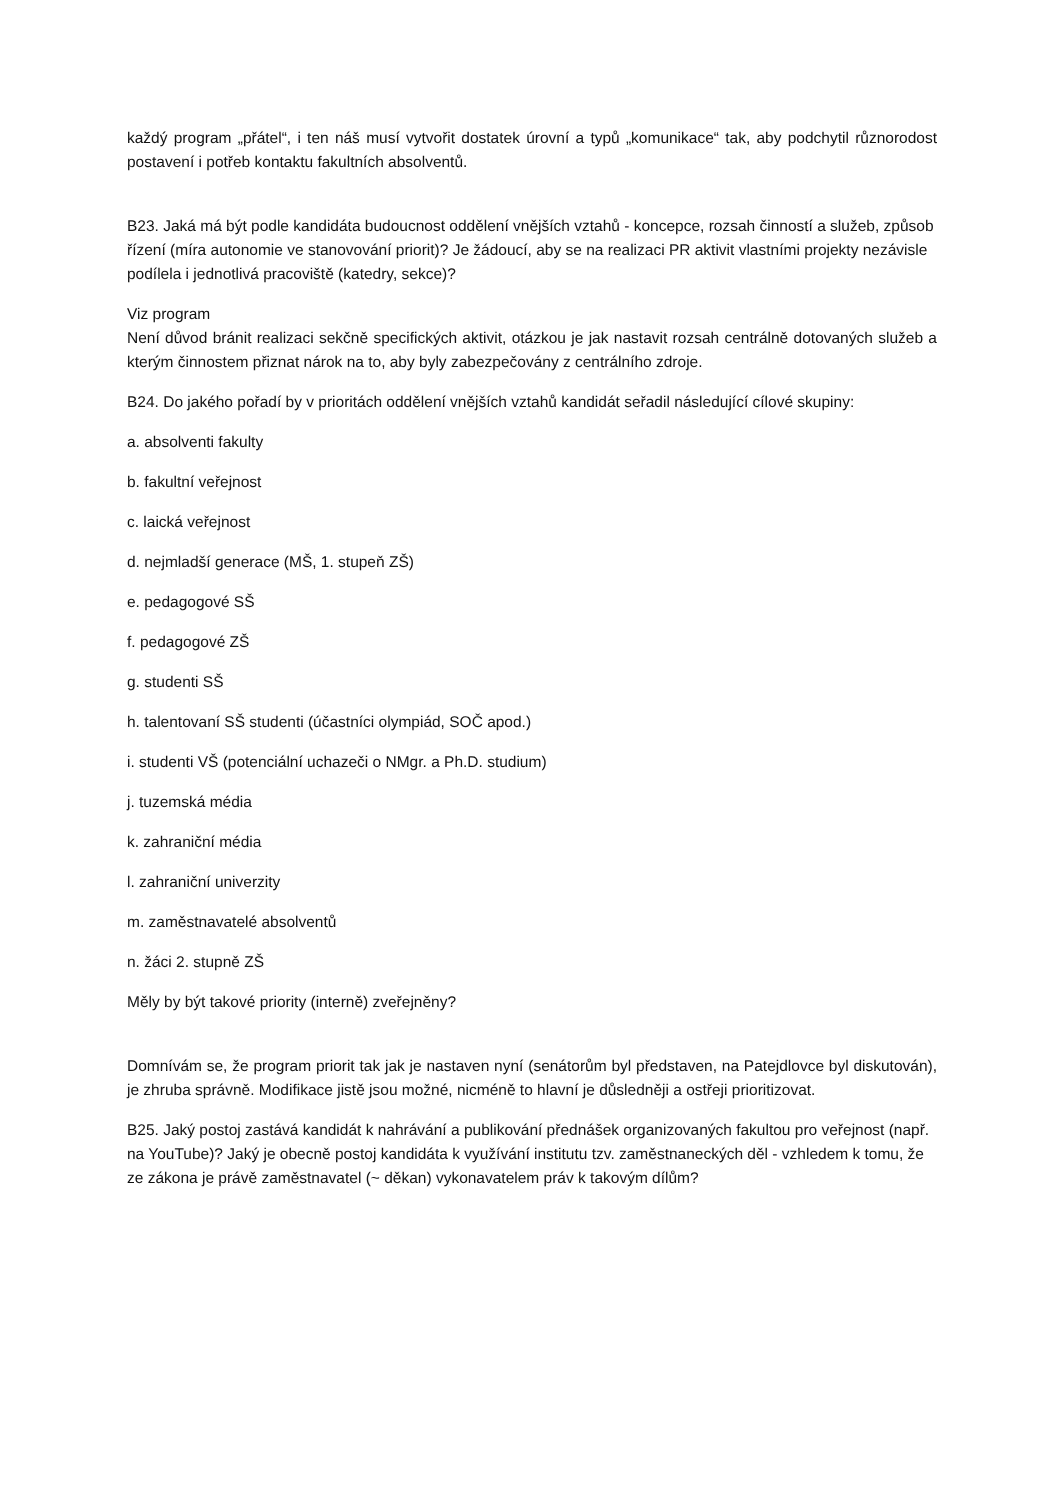každý program „přátel“, i ten náš musí vytvořit dostatek úrovní a typů „komunikace“ tak, aby podchytil různorodost postavení i potřeb kontaktu fakultních absolventů.
B23. Jaká má být podle kandidáta budoucnost oddělení vnějších vztahů - koncepce, rozsah činností a služeb, způsob řízení (míra autonomie ve stanovování priorit)? Je žádoucí, aby se na realizaci PR aktivit vlastními projekty nezávisle podílela i jednotlivá pracoviště (katedry, sekce)?
Viz program
Není důvod bránit realizaci sekčně specifických aktivit, otázkou je jak nastavit rozsah centrálně dotovaných služeb a kterým činnostem přiznat nárok na to, aby byly zabezpečovány z centrálního zdroje.
B24. Do jakého pořadí by v prioritách oddělení vnějších vztahů kandidát seřadil následující cílové skupiny:
a. absolventi fakulty
b. fakultní veřejnost
c. laická veřejnost
d. nejmladší generace (MŠ, 1. stupeň ZŠ)
e. pedagogové SŠ
f. pedagogové ZŠ
g. studenti SŠ
h. talentovaní SŠ studenti (účastníci olympiád, SOČ apod.)
i. studenti VŠ (potenciální uchazeči o NMgr. a Ph.D. studium)
j. tuzemská média
k. zahraniční média
l. zahraniční univerzity
m. zaměstnavatelé absolventů
n. žáci 2. stupně ZŠ
Měly by být takové priority (interně) zveřejněny?
Domnívám se, že program priorit tak jak je nastaven nyní (senátorům byl představen, na Patejdlovce byl diskutován), je zhruba správně. Modifikace jistě jsou možné, nicméně to hlavní je důsledněji a ostřeji prioritizovat.
B25. Jaký postoj zastává kandidát k nahrávání a publikování přednášek organizovaných fakultou pro veřejnost (např. na YouTube)? Jaký je obecně postoj kandidáta k využívání institutu tzv. zaměstnaneckých děl - vzhledem k tomu, že ze zákona je právě zaměstnavatel (~ děkan) vykonavatelem práv k takovým dílům?